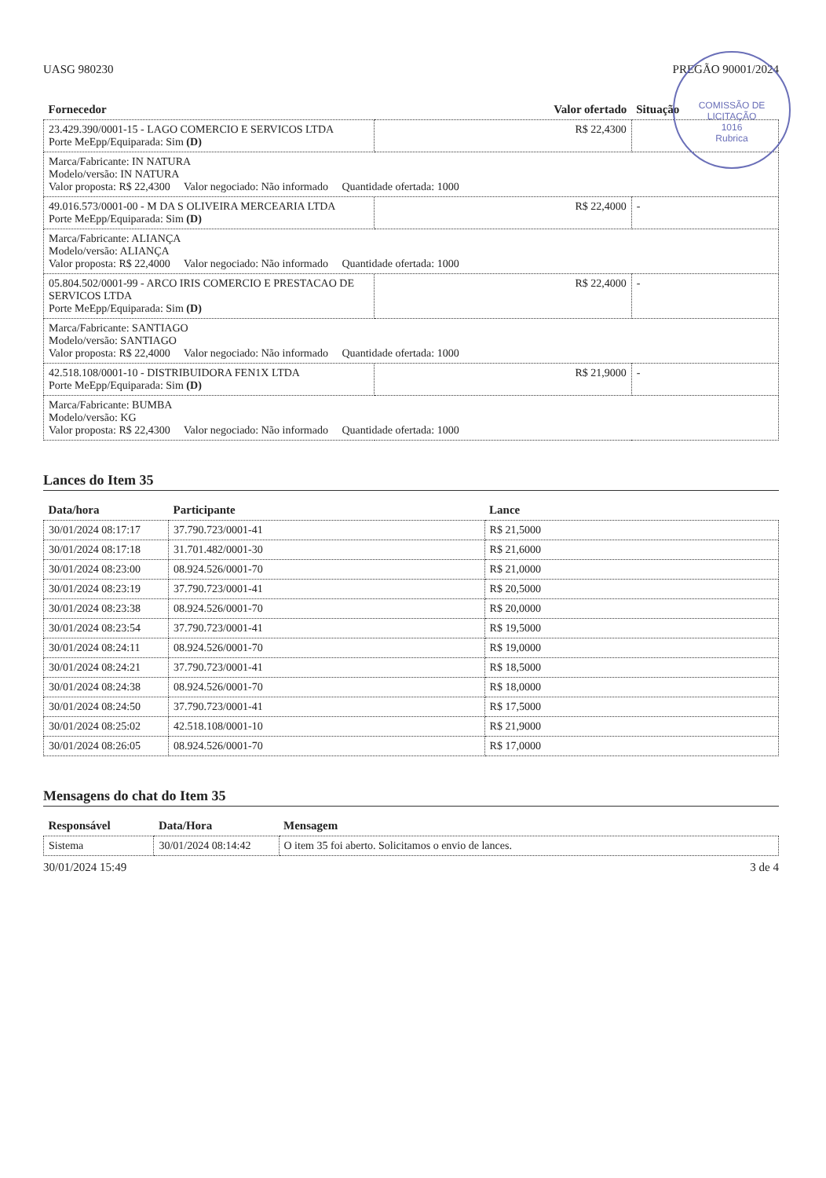COMISSÃO DE LICITAÇÃO
1016
Rubrica
UASG 980230 PREGÃO 90001/2024
| Fornecedor | Valor ofertado | Situação |
| --- | --- | --- |
| 23.429.390/0001-15 - LAGO COMERCIO E SERVICOS LTDA Porte MeEpp/Equiparada: Sim (D) | R$ 22,4300 | |
| Marca/Fabricante: IN NATURA Modelo/versão: IN NATURA Valor proposta: R$ 22,4300 Valor negociado: Não informado Quantidade ofertada: 1000 | | |
| 49.016.573/0001-00 - M DA S OLIVEIRA MERCEARIA LTDA Porte MeEpp/Equiparada: Sim (D) | R$ 22,4000 | - |
| Marca/Fabricante: ALIANÇA Modelo/versão: ALIANÇA Valor proposta: R$ 22,4000 Valor negociado: Não informado Quantidade ofertada: 1000 | | |
| 05.804.502/0001-99 - ARCO IRIS COMERCIO E PRESTACAO DE SERVICOS LTDA Porte MeEpp/Equiparada: Sim (D) | R$ 22,4000 | - |
| Marca/Fabricante: SANTIAGO Modelo/versão: SANTIAGO Valor proposta: R$ 22,4000 Valor negociado: Não informado Quantidade ofertada: 1000 | | |
| 42.518.108/0001-10 - DISTRIBUIDORA FEN1X LTDA Porte MeEpp/Equiparada: Sim (D) | R$ 21,9000 | - |
| Marca/Fabricante: BUMBA Modelo/versão: KG Valor proposta: R$ 22,4300 Valor negociado: Não informado Quantidade ofertada: 1000 | | |
Lances do Item 35
| Data/hora | Participante | Lance |
| --- | --- | --- |
| 30/01/2024 08:17:17 | 37.790.723/0001-41 | R$ 21,5000 |
| 30/01/2024 08:17:18 | 31.701.482/0001-30 | R$ 21,6000 |
| 30/01/2024 08:23:00 | 08.924.526/0001-70 | R$ 21,0000 |
| 30/01/2024 08:23:19 | 37.790.723/0001-41 | R$ 20,5000 |
| 30/01/2024 08:23:38 | 08.924.526/0001-70 | R$ 20,0000 |
| 30/01/2024 08:23:54 | 37.790.723/0001-41 | R$ 19,5000 |
| 30/01/2024 08:24:11 | 08.924.526/0001-70 | R$ 19,0000 |
| 30/01/2024 08:24:21 | 37.790.723/0001-41 | R$ 18,5000 |
| 30/01/2024 08:24:38 | 08.924.526/0001-70 | R$ 18,0000 |
| 30/01/2024 08:24:50 | 37.790.723/0001-41 | R$ 17,5000 |
| 30/01/2024 08:25:02 | 42.518.108/0001-10 | R$ 21,9000 |
| 30/01/2024 08:26:05 | 08.924.526/0001-70 | R$ 17,0000 |
Mensagens do chat do Item 35
| Responsável | Data/Hora | Mensagem |
| --- | --- | --- |
| Sistema | 30/01/2024 08:14:42 | O item 35 foi aberto. Solicitamos o envio de lances. |
30/01/2024 15:49 3 de 4